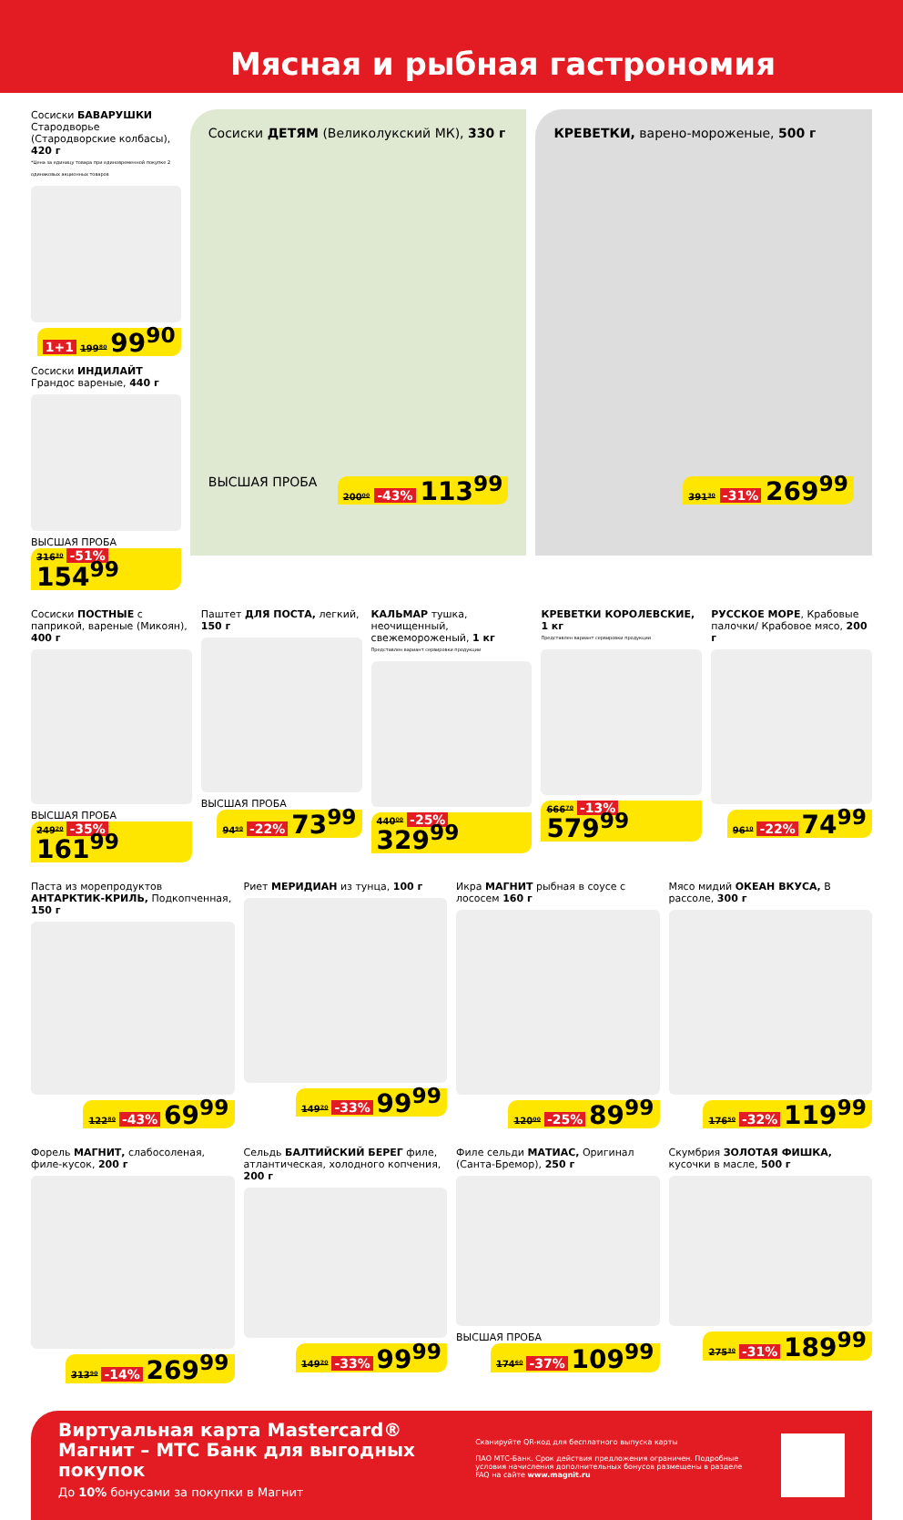Мясная и рыбная гастрономия
Сосиски БАВАРУШКИ Стародворье (Стародворские колбасы), 420 г
*Цена за единицу товара при единовременной покупке 2 одинаковых акционных товаров
1+1 199⁸⁰ 99<sup>90</sup>
Сосиски ИНДИЛАЙТ Грандос вареные, 440 г
ВЫСШАЯ ПРОБА 316³⁰ -51% 154<sup>99</sup>
Сосиски ДЕТЯМ (Великолукский МК), 330 г
ВЫСШАЯ ПРОБА 200⁰⁰ -43% 113<sup>99</sup>
КРЕВЕТКИ, варено-мороженые, 500 г
391³⁰ -31% 269<sup>99</sup>
Сосиски ПОСТНЫЕ с паприкой, вареные (Микоян), 400 г
ВЫСШАЯ ПРОБА 249²⁰ -35% 161<sup>99</sup>
Паштет ДЛЯ ПОСТА, легкий, 150 г
ВЫСШАЯ ПРОБА 94⁹⁰ -22% 73<sup>99</sup>
КАЛЬМАР тушка, неочищенный, свежемороженый, 1 кг
Представлен вариант сервировки продукции
440⁰⁰ -25% 329<sup>99</sup>
КРЕВЕТКИ КОРОЛЕВСКИЕ, 1 кг
Представлен вариант сервировки продукции
666⁷⁰ -13% 579<sup>99</sup>
РУССКОЕ МОРЕ, Крабовые палочки/ Крабовое мясо, 200 г
96¹⁰ -22% 74<sup>99</sup>
Паста из морепродуктов АНТАРКТИК-КРИЛЬ, Подкопченная, 150 г
122⁸⁰ -43% 69<sup>99</sup>
Риет МЕРИДИАН из тунца, 100 г
149²⁰ -33% 99<sup>99</sup>
Икра МАГНИТ рыбная в соусе с лососем 160 г
120⁰⁰ -25% 89<sup>99</sup>
Мясо мидий ОКЕАН ВКУСА, В рассоле, 300 г
176⁵⁰ -32% 119<sup>99</sup>
Форель МАГНИТ, слабосоленая, филе-кусок, 200 г
313⁹⁰ -14% 269<sup>99</sup>
Сельдь БАЛТИЙСКИЙ БЕРЕГ филе, атлантическая, холодного копчения, 200 г
149²⁰ -33% 99<sup>99</sup>
Филе сельди МАТИАС, Оригинал (Санта-Бремор), 250 г
ВЫСШАЯ ПРОБА 174⁶⁰ -37% 109<sup>99</sup>
Скумбрия ЗОЛОТАЯ ФИШКА, кусочки в масле, 500 г
275³⁰ -31% 189<sup>99</sup>
Виртуальная карта Mastercard® Магнит – МТС Банк для выгодных покупок
До 10% бонусами за покупки в Магнит
Сканируйте QR-код для бесплатного выпуска карты
ПАО МТС-Банк. Срок действия предложения ограничен. Подробные условия начисления дополнительных бонусов размещены в разделе FAQ на сайте www.magnit.ru